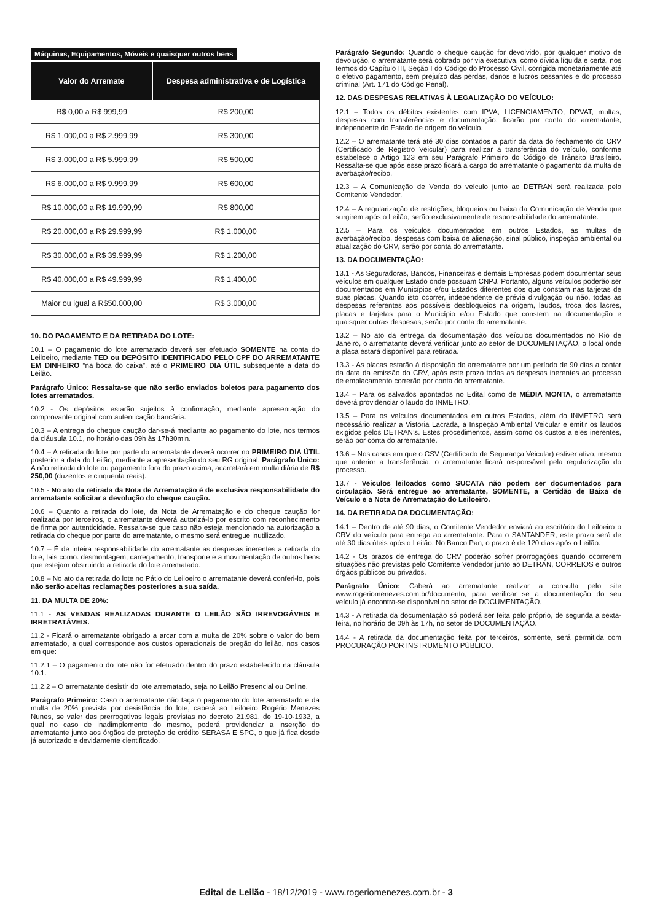Máquinas, Equipamentos, Móveis e quaisquer outros bens
| Valor do Arremate | Despesa administrativa e de Logística |
| --- | --- |
| R$ 0,00 a R$ 999,99 | R$ 200,00 |
| R$ 1.000,00 a R$ 2.999,99 | R$ 300,00 |
| R$ 3.000,00 a R$ 5.999,99 | R$ 500,00 |
| R$ 6.000,00 a R$ 9.999,99 | R$ 600,00 |
| R$ 10.000,00 a R$ 19.999,99 | R$ 800,00 |
| R$ 20.000,00 a R$ 29.999,99 | R$ 1.000,00 |
| R$ 30.000,00 a R$ 39.999,99 | R$ 1.200,00 |
| R$ 40.000,00 a R$ 49.999,99 | R$ 1.400,00 |
| Maior ou igual a R$50.000,00 | R$ 3.000,00 |
10. DO PAGAMENTO E DA RETIRADA DO LOTE:
10.1 – O pagamento do lote arrematado deverá ser efetuado SOMENTE na conta do Leiloeiro, mediante TED ou DEPÓSITO IDENTIFICADO PELO CPF DO ARREMATANTE EM DINHEIRO “na boca do caixa”, até o PRIMEIRO DIA ÚTIL subsequente a data do Leilão.
Parágrafo Único: Ressalta-se que não serão enviados boletos para pagamento dos lotes arrematados.
10.2 - Os depósitos estarão sujeitos à confirmação, mediante apresentação do comprovante original com autenticação bancária.
10.3 – A entrega do cheque caução dar-se-á mediante ao pagamento do lote, nos termos da cláusula 10.1, no horário das 09h às 17h30min.
10.4 – A retirada do lote por parte do arrematante deverá ocorrer no PRIMEIRO DIA ÚTIL posterior a data do Leilão, mediante a apresentação do seu RG original. Parágrafo Único: A não retirada do lote ou pagamento fora do prazo acima, acarretará em multa diária de R$ 250,00 (duzentos e cinquenta reais).
10.5 - No ato da retirada da Nota de Arrematação é de exclusiva responsabilidade do arrematante solicitar a devolução do cheque caução.
10.6 – Quanto a retirada do lote, da Nota de Arrematação e do cheque caução for realizada por terceiros, o arrematante deverá autorizá-lo por escrito com reconhecimento de firma por autenticidade. Ressalta-se que caso não esteja mencionado na autorização a retirada do cheque por parte do arrematante, o mesmo será entregue inutilizado.
10.7 – É de inteira responsabilidade do arrematante as despesas inerentes a retirada do lote, tais como: desmontagem, carregamento, transporte e a movimentação de outros bens que estejam obstruindo a retirada do lote arrematado.
10.8 – No ato da retirada do lote no Pátio do Leiloeiro o arrematante deverá conferi-lo, pois não serão aceitas reclamações posteriores a sua saída.
11. DA MULTA DE 20%:
11.1 - AS VENDAS REALIZADAS DURANTE O LEILÃO SÃO IRREVOGÁVEIS E IRRETRATÁVEIS.
11.2 - Ficará o arrematante obrigado a arcar com a multa de 20% sobre o valor do bem arrematado, a qual corresponde aos custos operacionais de pregão do leilão, nos casos em que:
11.2.1 – O pagamento do lote não for efetuado dentro do prazo estabelecido na cláusula 10.1.
11.2.2 – O arrematante desistir do lote arrematado, seja no Leilão Presencial ou Online.
Parágrafo Primeiro: Caso o arrematante não faça o pagamento do lote arrematado e da multa de 20% prevista por desistência do lote, caberá ao Leiloeiro Rogério Menezes Nunes, se valer das prerrogativas legais previstas no decreto 21.981, de 19-10-1932, a qual no caso de inadimplemento do mesmo, poderá providenciar a inserção do arrematante junto aos órgãos de proteção de crédito SERASA E SPC, o que já fica desde já autorizado e devidamente cientificado.
Parágrafo Segundo: Quando o cheque caução for devolvido, por qualquer motivo de devolução, o arrematante será cobrado por via executiva, como dívida líquida e certa, nos termos do Capítulo III, Seção I do Código do Processo Civil, corrigida monetariamente até o efetivo pagamento, sem prejuízo das perdas, danos e lucros cessantes e do processo criminal (Art. 171 do Código Penal).
12. DAS DESPESAS RELATIVAS À LEGALIZAÇÃO DO VEÍCULO:
12.1 – Todos os débitos existentes com IPVA, LICENCIAMENTO, DPVAT, multas, despesas com transferências e documentação, ficarão por conta do arrematante, independente do Estado de origem do veículo.
12.2 – O arrematante terá até 30 dias contados a partir da data do fechamento do CRV (Certificado de Registro Veicular) para realizar a transferência do veículo, conforme estabelece o Artigo 123 em seu Parágrafo Primeiro do Código de Trânsito Brasileiro. Ressalta-se que após esse prazo ficará a cargo do arrematante o pagamento da multa de averbação/recibo.
12.3 – A Comunicação de Venda do veículo junto ao DETRAN será realizada pelo Comitente Vendedor.
12.4 – A regularização de restrições, bloqueios ou baixa da Comunicação de Venda que surgirem após o Leilão, serão exclusivamente de responsabilidade do arrematante.
12.5 – Para os veículos documentados em outros Estados, as multas de averbação/recibo, despesas com baixa de alienação, sinal público, inspeção ambiental ou atualização do CRV, serão por conta do arrematante.
13. DA DOCUMENTAÇÃO:
13.1 - As Seguradoras, Bancos, Financeiras e demais Empresas podem documentar seus veículos em qualquer Estado onde possuam CNPJ. Portanto, alguns veículos poderão ser documentados em Municípios e/ou Estados diferentes dos que constam nas tarjetas de suas placas. Quando isto ocorrer, independente de prévia divulgação ou não, todas as despesas referentes aos possíveis desbloqueios na origem, laudos, troca dos lacres, placas e tarjetas para o Município e/ou Estado que constem na documentação e quaisquer outras despesas, serão por conta do arrematante.
13.2 – No ato da entrega da documentação dos veículos documentados no Rio de Janeiro, o arrematante deverá verificar junto ao setor de DOCUMENTAÇÃO, o local onde a placa estará disponível para retirada.
13.3 - As placas estarão à disposição do arrematante por um período de 90 dias a contar da data da emissão do CRV, após este prazo todas as despesas inerentes ao processo de emplacamento correrão por conta do arrematante.
13.4 – Para os salvados apontados no Edital como de MÉDIA MONTA, o arrematante deverá providenciar o laudo do INMETRO.
13.5 – Para os veículos documentados em outros Estados, além do INMETRO será necessário realizar a Vistoria Lacrada, a Inspeção Ambiental Veicular e emitir os laudos exigidos pelos DETRAN’s. Estes procedimentos, assim como os custos a eles inerentes, serão por conta do arrematante.
13.6 – Nos casos em que o CSV (Certificado de Segurança Veicular) estiver ativo, mesmo que anterior a transferência, o arrematante ficará responsável pela regularização do processo.
13.7 - Veículos leiloados como SUCATA não podem ser documentados para circulação. Será entregue ao arrematante, SOMENTE, a Certidão de Baixa de Veículo e a Nota de Arrematação do Leiloeiro.
14. DA RETIRADA DA DOCUMENTAÇÃO:
14.1 – Dentro de até 90 dias, o Comitente Vendedor enviará ao escritório do Leiloeiro o CRV do veículo para entrega ao arrematante. Para o SANTANDER, este prazo será de até 30 dias úteis após o Leilão. No Banco Pan, o prazo é de 120 dias após o Leilão.
14.2 - Os prazos de entrega do CRV poderão sofrer prorrogações quando ocorrerem situações não previstas pelo Comitente Vendedor junto ao DETRAN, CORREIOS e outros órgãos públicos ou privados.
Parágrafo Único: Caberá ao arrematante realizar a consulta pelo site www.rogeriomenezes.com.br/documento, para verificar se a documentação do seu veículo já encontra-se disponível no setor de DOCUMENTAÇÃO.
14.3 - A retirada da documentação só poderá ser feita pelo próprio, de segunda a sexta-feira, no horário de 09h às 17h, no setor de DOCUMENTAÇÃO.
14.4 - A retirada da documentação feita por terceiros, somente, será permitida com PROCURAÇÃO POR INSTRUMENTO PÚBLICO.
Edital de Leilão - 18/12/2019 - www.rogeriomenezes.com.br - 3